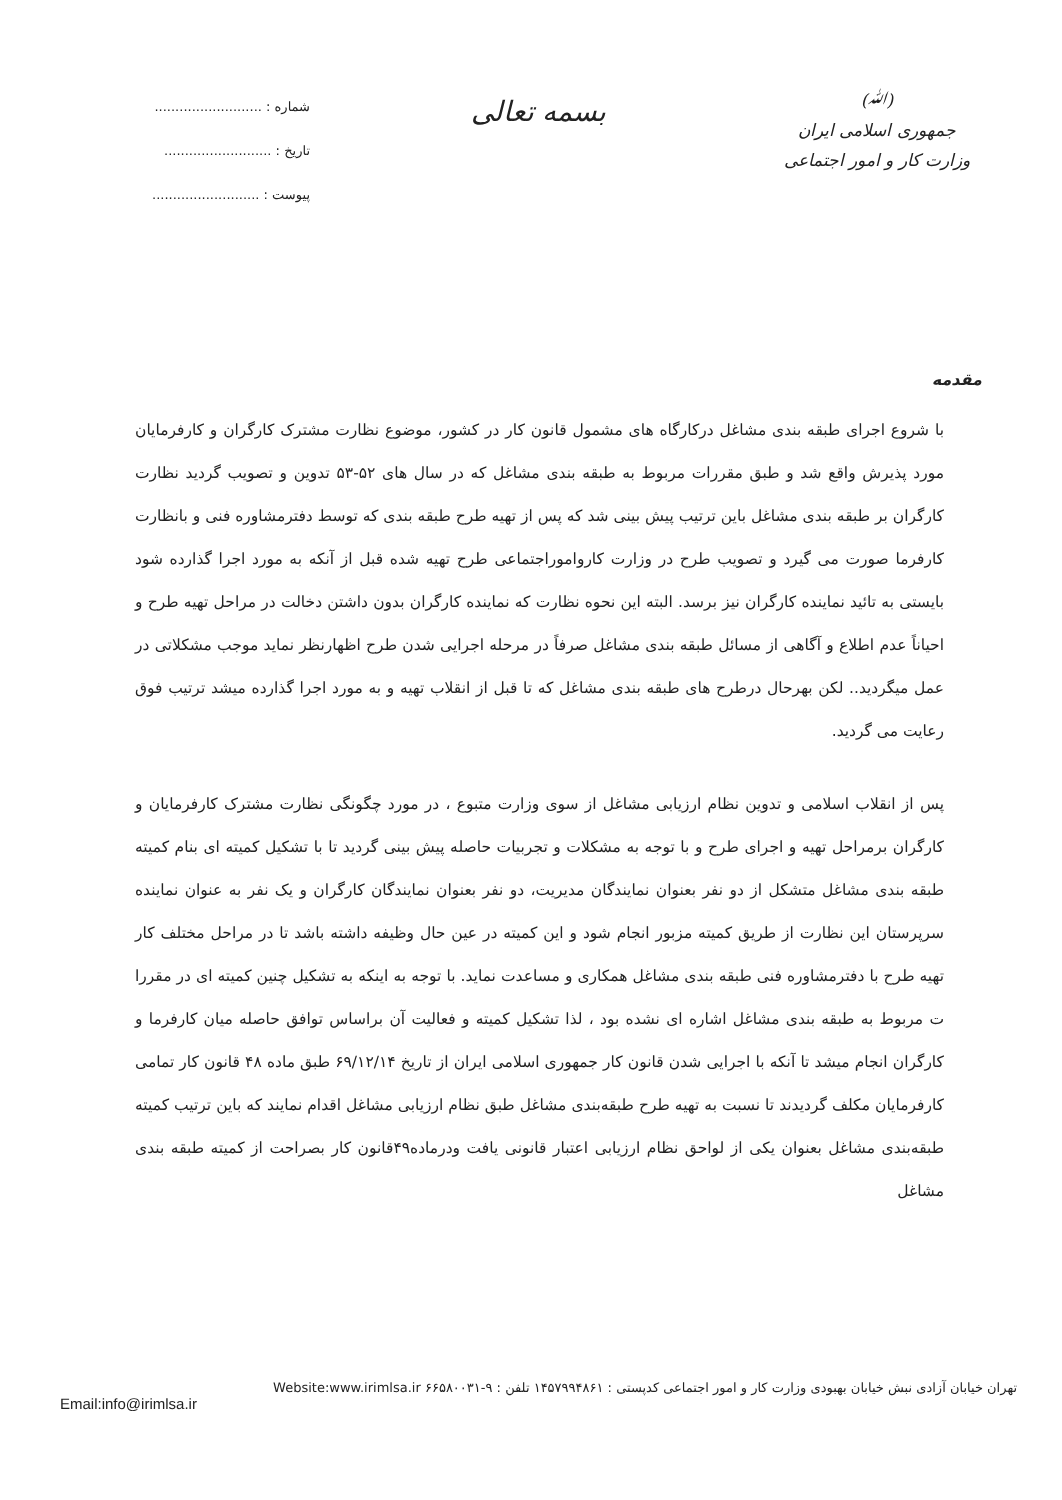(ﷲ)
جمهوری اسلامی ایران
وزارت کار و امور اجتماعی
بسمه تعالی
شماره : ..........................
تاریخ : ..........................
پیوست : ..........................
مقدمه
با شروع اجرای طبقه بندی مشاغل درکارگاه های مشمول قانون کار در کشور، موضوع نظارت مشترک کارگران و کارفرمایان مورد پذیرش واقع شد و طبق مقررات مربوط به طبقه بندی مشاغل که در سال های ۵۲-۵۳ تدوین و تصویب گردید نظارت کارگران بر طبقه بندی مشاغل باین ترتیب پیش بینی شد که پس از تهیه طرح طبقه بندی که توسط دفترمشاوره فنی و بانظارت کارفرما صورت می گیرد و تصویب طرح در وزارت کاروامور‌اجتماعی طرح تهیه شده قبل از آنکه به مورد اجرا گذارده شود بایستی به تائید نماینده کارگران نیز برسد. البته این نحوه نظارت که نماینده کارگران بدون داشتن دخالت در مراحل تهیه طرح و احیاناً عدم اطلاع و آگاهی از مسائل طبقه بندی مشاغل صرفاً در مرحله اجرایی شدن طرح اظهارنظر نماید موجب مشکلاتی در عمل میگردید.. لکن بهرحال درطرح های طبقه بندی مشاغل که تا قبل از انقلاب تهیه و به مورد اجرا گذارده میشد ترتیب فوق رعایت می گردید.
پس از انقلاب اسلامی و تدوین نظام ارزیابی مشاغل از سوی وزارت متبوع ، در مورد چگونگی نظارت مشترک کارفرمایان و کارگران برمراحل تهیه و اجرای طرح و با توجه به مشکلات و تجربیات حاصله پیش بینی گردید تا با تشکیل کمیته ای بنام کمیته طبقه بندی مشاغل متشکل از دو نفر بعنوان نمایندگان مدیریت، دو نفر بعنوان نمایندگان کارگران و یک نفر به عنوان نماینده سرپرستان این نظارت از طریق کمیته مزبور انجام شود و این کمیته در عین حال وظیفه داشته باشد تا در مراحل مختلف کار تهیه طرح با دفترمشاوره فنی طبقه بندی مشاغل همکاری و مساعدت نماید. با توجه به اینکه به تشکیل چنین کمیته ای در مقررا ت مربوط به طبقه بندی مشاغل اشاره ای نشده بود ، لذا تشکیل کمیته و فعالیت آن براساس توافق حاصله میان کارفرما و کارگران انجام میشد تا آنکه با اجرایی شدن قانون کار جمهوری اسلامی ایران از تاریخ ۶۹/۱۲/۱۴ طبق ماده ۴۸ قانون کار تمامی کارفرمایان مکلف گردیدند تا نسبت به تهیه طرح طبقه‌بندی مشاغل طبق نظام ارزیابی مشاغل اقدام نمایند که باین ترتیب کمیته طبقه‌بندی مشاغل بعنوان یکی از لواحق نظام ارزیابی اعتبار قانونی یافت ودرماده۴۹قانون کار بصراحت از کمیته طبقه بندی مشاغل
تهران خیابان آزادی نبش خیابان بهبودی وزارت کار و امور اجتماعی کدپستی : ۱۴۵۷۹۹۴۸۶۱ تلفن : ۹-۶۶۵۸۰۰۳۱ Website:www.irimlsa.ir
Email:info@irimlsa.ir